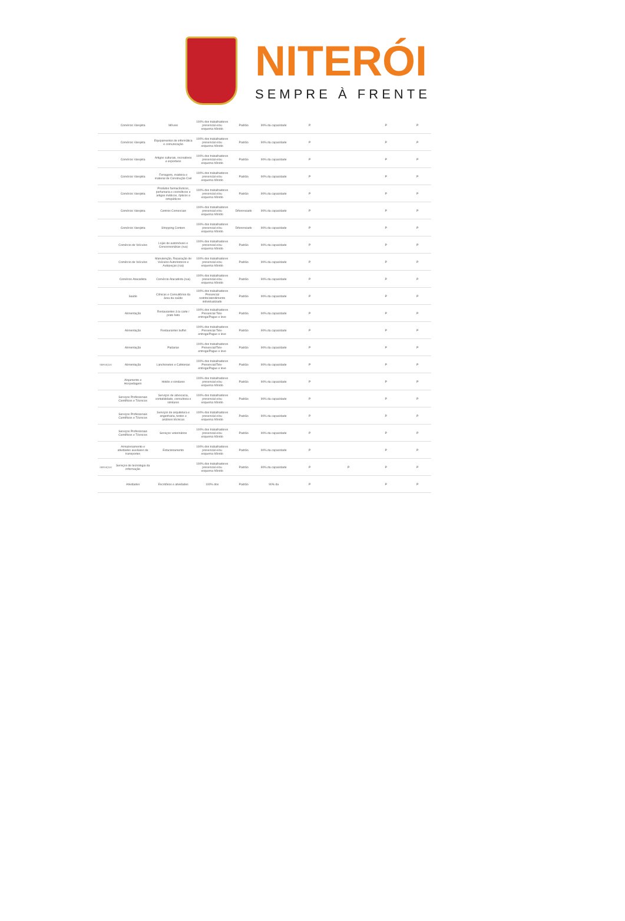NITERÓI
SEMPRE À FRENTE
| | Comércio Varejista | Móveis | 100% dos trabalhadores presencial e/ou esquema híbrido | Padrão | 90% da capacidade | P | | P | P |
| | Comércio Varejista | Equipamentos de informática e comunicação | 100% dos trabalhadores presencial e/ou esquema híbrido | Padrão | 90% da capacidade | P | | P | P |
| | Comércio Varejista | Artigos culturais, recreativos e esportivos | 100% dos trabalhadores presencial e/ou esquema híbrido | Padrão | 90% da capacidade | P | | P | P |
| | Comércio Varejista | Ferragens, madeira e material de Construção Civil | 100% dos trabalhadores presencial e/ou esquema híbrido | Padrão | 90% da capacidade | P | | P | P |
| | Comércio Varejista | Produtos farmacêuticos, perfumaria e cosméticos e artigos médicos, ópticos e ortopédicos | 100% dos trabalhadores presencial e/ou esquema híbrido | Padrão | 90% da capacidade | P | | P | P |
| | Comércio Varejista | Centros Comerciais | 100% dos trabalhadores presencial e/ou esquema híbrido | Diferenciado | 90% da capacidade | P | | P | P |
| | Comércio Varejista | Shopping Centers | 100% dos trabalhadores presencial e/ou esquema híbrido | Diferenciado | 90% da capacidade | P | | P | P |
| | Comércio de Veículos | Lojas de automóveis e Concessionárias (rua) | 100% dos trabalhadores presencial e/ou esquema híbrido | Padrão | 90% da capacidade | P | | P | P |
| | Comércio de Veículos | Manutenção, Reparação de Veículos Automotores e Autopeças (rua) | 100% dos trabalhadores presencial e/ou esquema híbrido | Padrão | 90% da capacidade | P | | P | P |
| | Comércio Atacadista | Comércio Atacadista (rua) | 100% dos trabalhadores presencial e/ou esquema híbrido | Padrão | 90% da capacidade | P | | P | P |
| | Saúde | Clínicas e Consultórios da área da saúde | 100% dos trabalhadores Presencial restrito/atendimento individualizado | Padrão | 90% da capacidade | P | | P | P |
| | Alimentação | Restaurantes à la carte / prato feito | 100% dos trabalhadores Presencial Tele-entrega/Pague e leve | Padrão | 90% da capacidade | P | | P | P |
| | Alimentação | Restaurantes buffet | 100% dos trabalhadores Presencial Tele-entrega/Pague e leve | Padrão | 90% da capacidade | P | | P | P |
| | Alimentação | Padarias | 100% dos trabalhadores Presencial/Tele-entrega/Pague e leve | Padrão | 90% da capacidade | P | | P | P |
| SERVIÇOS | Alimentação | Lanchonetes e Cafeterias | 100% dos trabalhadores Presencial/Tele-entrega/Pague e leve | Padrão | 90% da capacidade | P | | P | P |
| | Alojamento e Hospedagem | Hotéis e similares | 100% dos trabalhadores presencial e/ou esquema híbrido | Padrão | 90% da capacidade | P | | P | P |
| | Serviços Profissionais Científicos e Técnicos | Serviços de advocacia, contabilidade, consultoria e similares | 100% dos trabalhadores presencial e/ou esquema híbrido | Padrão | 90% da capacidade | P | | P | P |
| | Serviços Profissionais Científicos e Técnicos | Serviços de arquitetura e engenharia, testes e análises técnicas | 100% dos trabalhadores presencial e/ou esquema híbrido | Padrão | 90% da capacidade | P | | P | P |
| | Serviços Profissionais Científicos e Técnicos | Serviços veterinários | 100% dos trabalhadores presencial e/ou esquema híbrido | Padrão | 90% da capacidade | P | | P | P |
| | Armazenamento e atividades auxiliares de transportes | Estacionamento | 100% dos trabalhadores presencial e/ou esquema híbrido | Padrão | 90% da capacidade | P | | P | P |
| SERVIÇOS | Serviços de tecnologia da informação | | 100% dos trabalhadores presencial e/ou esquema híbrido | Padrão | 90% da capacidade | P | P | P | P |
| | Atividades | Escritórios e atividades | 100% dos | Padrão | 90% da | P | | P | P |